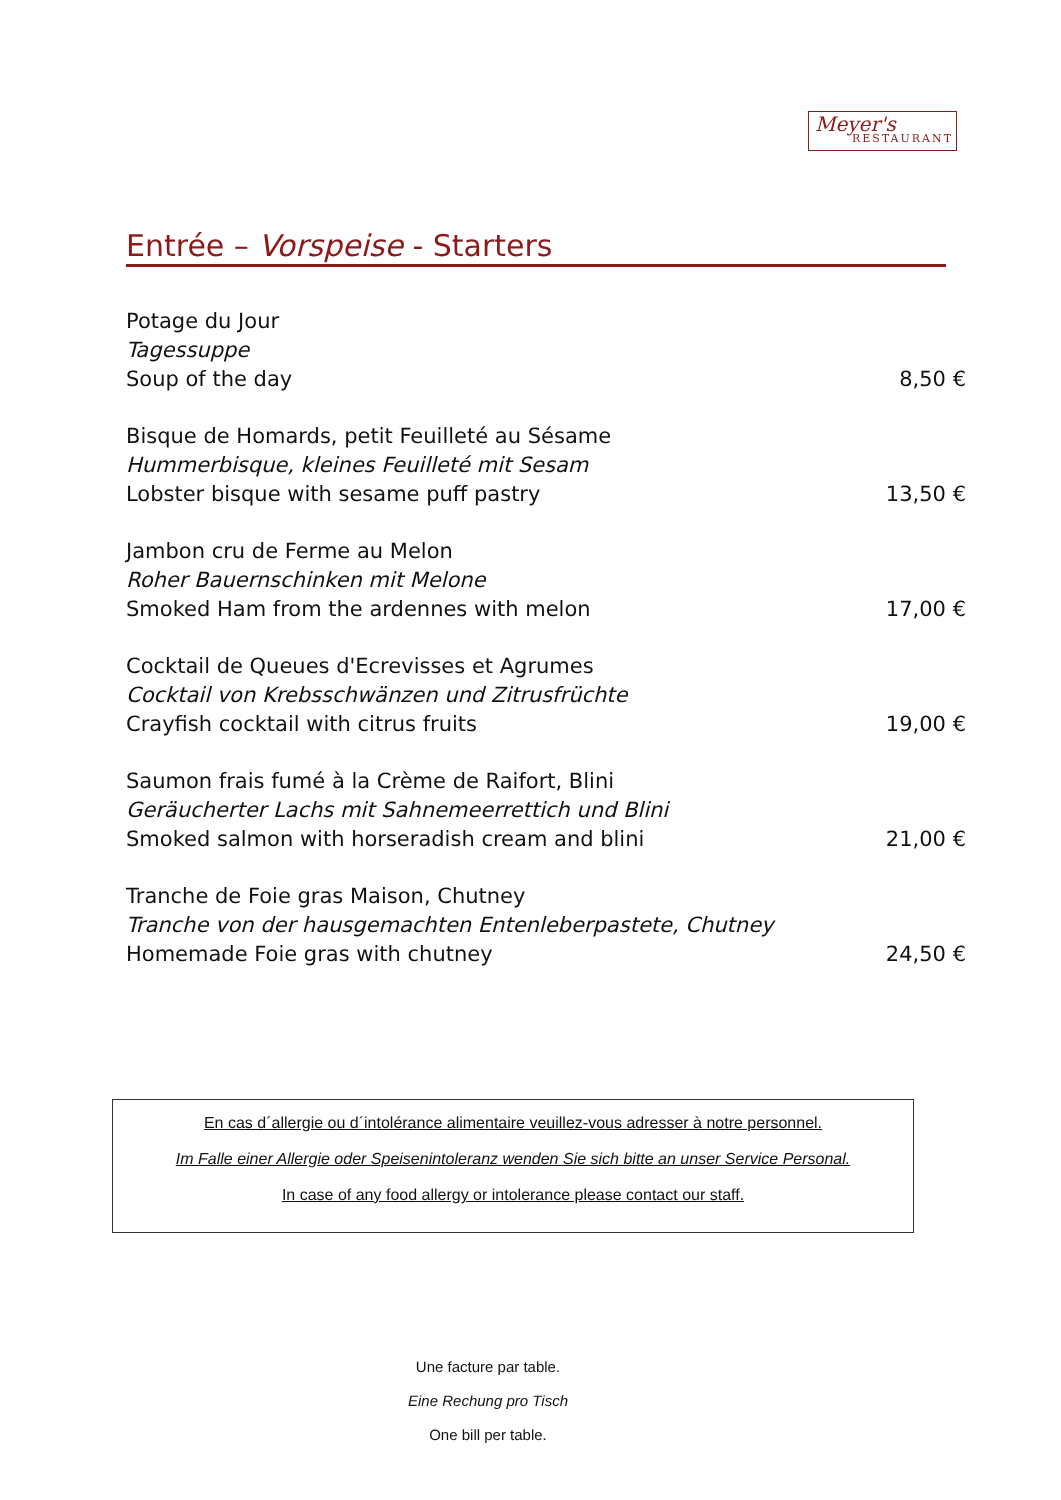Meyer's
RESTAURANT
Entrée – Vorspeise - Starters
Potage du Jour
Tagessuppe
Soup of the day
8,50 €
Bisque de Homards, petit Feuilleté au Sésame
Hummerbisque, kleines Feuilleté mit Sesam
Lobster bisque with sesame puff pastry
13,50 €
Jambon cru de Ferme au Melon
Roher Bauernschinken mit Melone
Smoked Ham from the ardennes with melon
17,00 €
Cocktail de Queues d'Ecrevisses et Agrumes
Cocktail von Krebsschwänzen und Zitrusfrüchte
Crayfish cocktail with citrus fruits
19,00 €
Saumon frais fumé à la Crème de Raifort, Blini
Geräucherter Lachs mit Sahnemeerrettich und Blini
Smoked salmon with horseradish cream and blini
21,00 €
Tranche de Foie gras Maison, Chutney
Tranche von der hausgemachten Entenleberpastete, Chutney
Homemade Foie gras with chutney
24,50 €
En cas d´allergie ou d´intolérance alimentaire veuillez-vous adresser à notre personnel.
Im Falle einer Allergie oder Speisenintoleranz wenden Sie sich bitte an unser Service Personal.
In case of any food allergy or intolerance please contact our staff.
Une facture par table.
Eine Rechung pro Tisch
One bill per table.